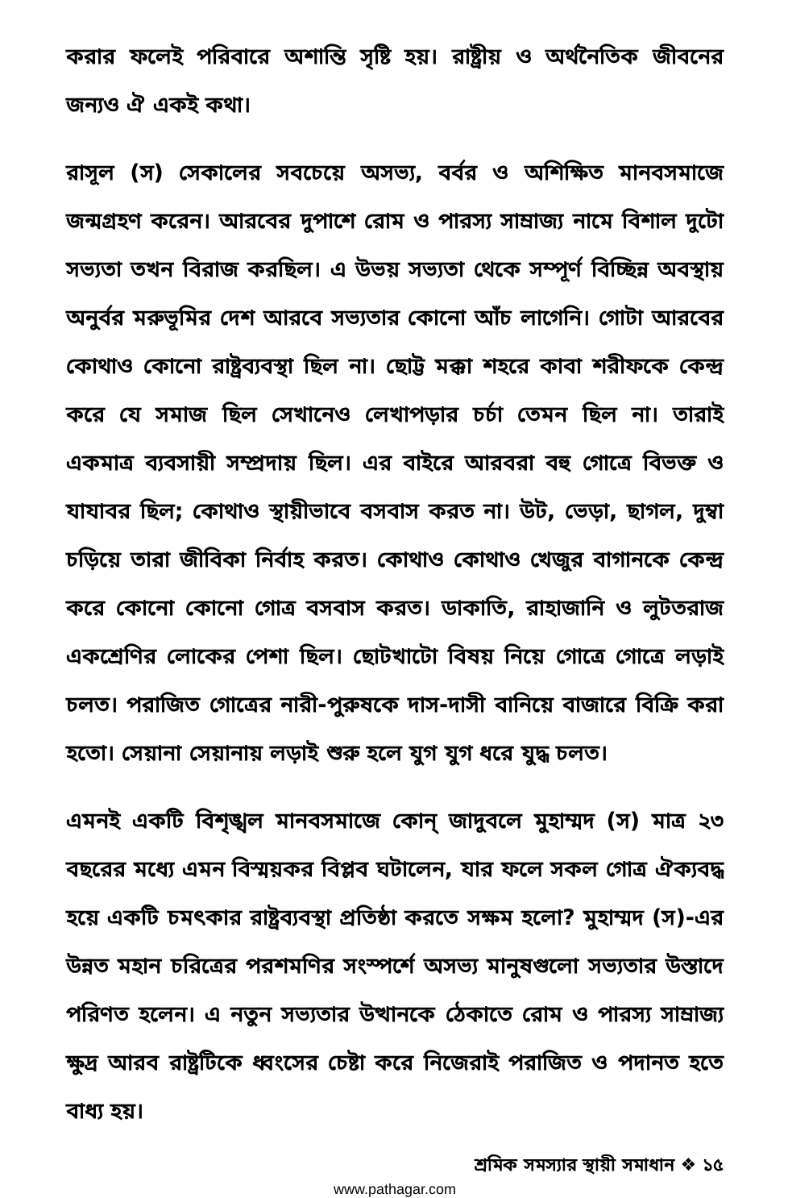করার ফলেই পরিবারে অশান্তি সৃষ্টি হয়। রাষ্ট্রীয় ও অর্থনৈতিক জীবনের জন্যও ঐ একই কথা।
রাসূল (স) সেকালের সবচেয়ে অসভ্য, বর্বর ও অশিক্ষিত মানবসমাজে জন্মগ্রহণ করেন। আরবের দুপাশে রোম ও পারস্য সাম্রাজ্য নামে বিশাল দুটো সভ্যতা তখন বিরাজ করছিল। এ উভয় সভ্যতা থেকে সম্পূর্ণ বিচ্ছিন্ন অবস্থায় অনুর্বর মরুভূমির দেশ আরবে সভ্যতার কোনো আঁচ লাগেনি। গোটা আরবের কোথাও কোনো রাষ্ট্রব্যবস্থা ছিল না। ছোট্ট মক্কা শহরে কাবা শরীফকে কেন্দ্র করে যে সমাজ ছিল সেখানেও লেখাপড়ার চর্চা তেমন ছিল না। তারাই একমাত্র ব্যবসায়ী সম্প্রদায় ছিল। এর বাইরে আরবরা বহু গোত্রে বিভক্ত ও যাযাবর ছিল; কোথাও স্থায়ীভাবে বসবাস করত না। উট, ভেড়া, ছাগল, দুম্বা চড়িয়ে তারা জীবিকা নির্বাহ করত। কোথাও কোথাও খেজুর বাগানকে কেন্দ্র করে কোনো কোনো গোত্র বসবাস করত। ডাকাতি, রাহাজানি ও লুটতরাজ একশ্রেণির লোকের পেশা ছিল। ছোটখাটো বিষয় নিয়ে গোত্রে গোত্রে লড়াই চলত। পরাজিত গোত্রের নারী-পুরুষকে দাস-দাসী বানিয়ে বাজারে বিক্রি করা হতো। সেয়ানা সেয়ানায় লড়াই শুরু হলে যুগ যুগ ধরে যুদ্ধ চলত।
এমনই একটি বিশৃঙ্খল মানবসমাজে কোন্ জাদুবলে মুহাম্মদ (স) মাত্র ২৩ বছরের মধ্যে এমন বিস্ময়কর বিপ্লব ঘটালেন, যার ফলে সকল গোত্র ঐক্যবদ্ধ হয়ে একটি চমৎকার রাষ্ট্রব্যবস্থা প্রতিষ্ঠা করতে সক্ষম হলো? মুহাম্মদ (স)-এর উন্নত মহান চরিত্রের পরশমণির সংস্পর্শে অসভ্য মানুষগুলো সভ্যতার উস্তাদে পরিণত হলেন। এ নতুন সভ্যতার উত্থানকে ঠেকাতে রোম ও পারস্য সাম্রাজ্য ক্ষুদ্র আরব রাষ্ট্রটিকে ধ্বংসের চেষ্টা করে নিজেরাই পরাজিত ও পদানত হতে বাধ্য হয়।
শ্রমিক সমস্যার স্থায়ী সমাধান ❖ ১৫
www.pathagar.com